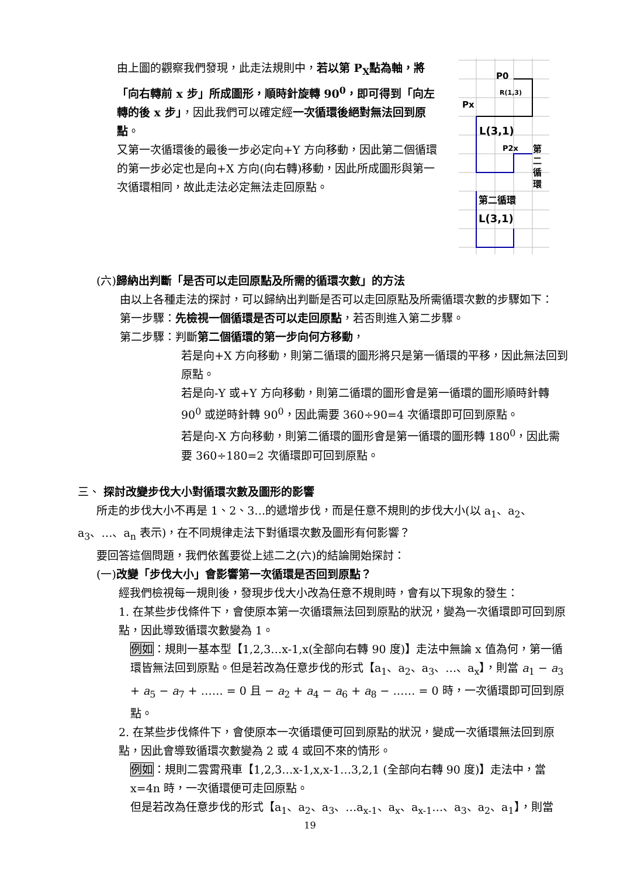由上圖的觀察我們發現，此走法規則中，若以第 P<sub>X</sub>點為軸，將「向右轉前 x 步」所成圖形，順時針旋轉 90<sup>0</sup>，即可得到「向左轉的後 x 步」，因此我們可以確定經一次循環後絕對無法回到原點。
又第一次循環後的最後一步必定向+Y 方向移動，因此第二個循環的第一步必定也是向+X 方向(向右轉)移動，因此所成圖形與第一次循環相同，故此走法必定無法走回原點。
P0
R(1,3)
Px
L(3,1)
P2x
第
二
循
環
第二循環
L(3,1)
(六)歸納出判斷「是否可以走回原點及所需的循環次數」的方法
由以上各種走法的探討，可以歸納出判斷是否可以走回原點及所需循環次數的步驟如下：
第一步驟：先檢視一個循環是否可以走回原點，若否則進入第二步驟。
第二步驟：判斷第二個循環的第一步向何方移動，
若是向+X 方向移動，則第二循環的圖形將只是第一循環的平移，因此無法回到原點。
若是向-Y 或+Y 方向移動，則第二循環的圖形會是第一循環的圖形順時針轉 90<sup>0</sup> 或逆時針轉 90<sup>0</sup>，因此需要 360÷90=4 次循環即可回到原點。
若是向-X 方向移動，則第二循環的圖形會是第一循環的圖形轉 180<sup>0</sup>，因此需要 360÷180=2 次循環即可回到原點。
三、 探討改變步伐大小對循環次數及圖形的影響
所走的步伐大小不再是 1、2、3…的遞增步伐，而是任意不規則的步伐大小(以 a<sub>1</sub>、a<sub>2</sub>、a<sub>3</sub>、…、a<sub>n</sub> 表示)，在不同規律走法下對循環次數及圖形有何影響？
要回答這個問題，我們依舊要從上述二之(六)的結論開始探討：
(一)改變「步伐大小」會影響第一次循環是否回到原點？
經我們檢視每一規則後，發現步伐大小改為任意不規則時，會有以下現象的發生：
1. 在某些步伐條件下，會使原本第一次循環無法回到原點的狀況，變為一次循環即可回到原點，因此導致循環次數變為 1。
例如：規則一基本型【1,2,3…x-1,x(全部向右轉 90 度)】走法中無論 x 值為何，第一循環皆無法回到原點。但是若改為任意步伐的形式【a<sub>1</sub>、a<sub>2</sub>、a<sub>3</sub>、…、a<sub>x</sub>】，則當 a<sub>1</sub> − a<sub>3</sub> + a<sub>5</sub> − a<sub>7</sub> + …… = 0 且 − a<sub>2</sub> + a<sub>4</sub> − a<sub>6</sub> + a<sub>8</sub> − …… = 0 時，一次循環即可回到原點。
2. 在某些步伐條件下，會使原本一次循環便可回到原點的狀況，變成一次循環無法回到原點，因此會導致循環次數變為 2 或 4 或回不來的情形。
例如：規則二雲霄飛車【1,2,3…x-1,x,x-1…3,2,1 (全部向右轉 90 度)】走法中，當 x=4n 時，一次循環便可走回原點。
但是若改為任意步伐的形式【a<sub>1</sub>、a<sub>2</sub>、a<sub>3</sub>、…a<sub>x-1</sub>、a<sub>x</sub>、a<sub>x-1</sub>…、a<sub>3</sub>、a<sub>2</sub>、a<sub>1</sub>】，則當
19